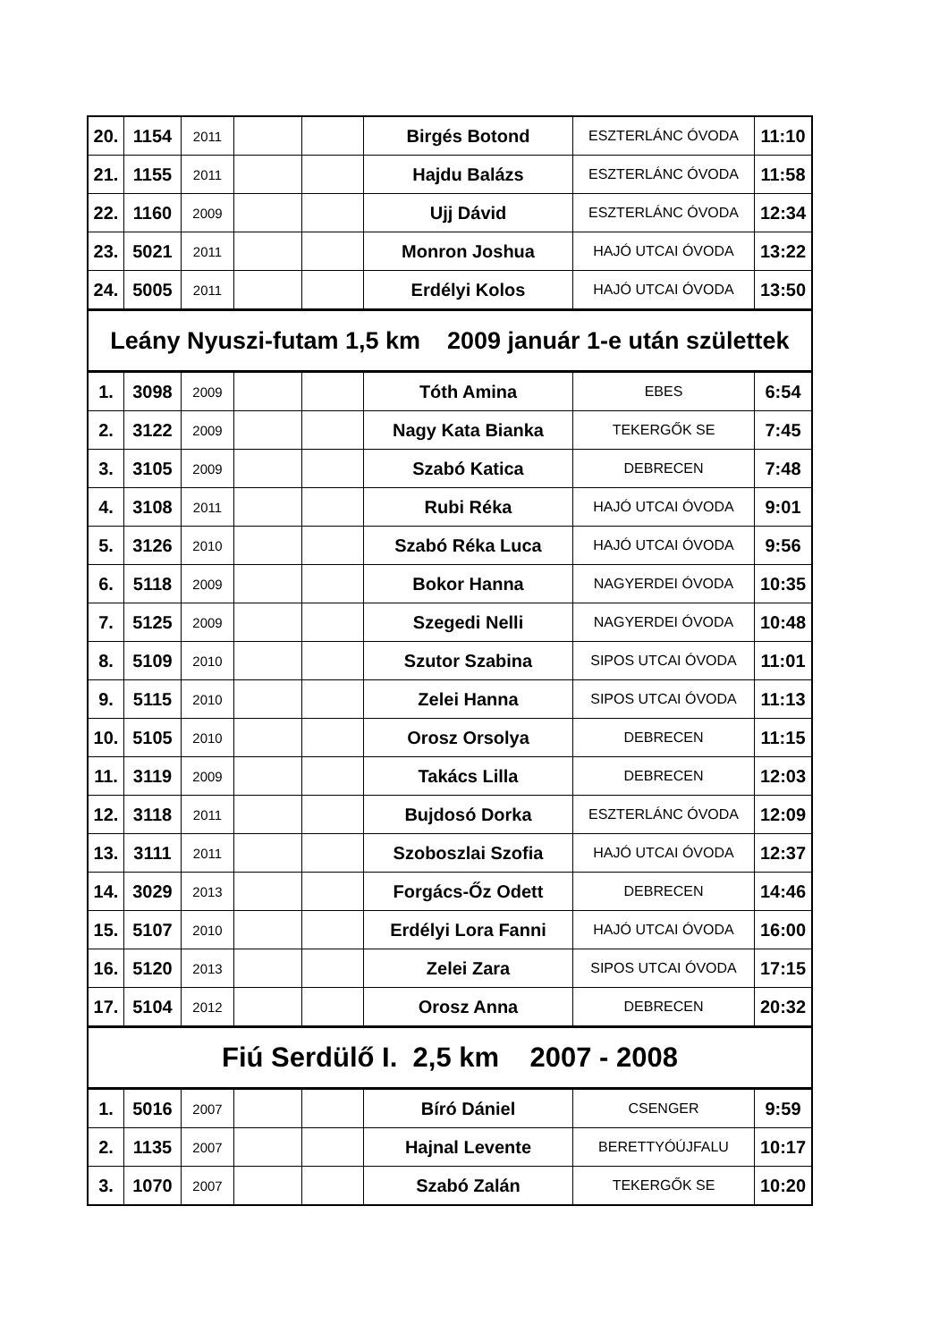| 20. | 1154 | 2011 | | | Birgés Botond | ESZTERLÁNC ÓVODA | 11:10 |
| 21. | 1155 | 2011 | | | Hajdu Balázs | ESZTERLÁNC ÓVODA | 11:58 |
| 22. | 1160 | 2009 | | | Ujj Dávid | ESZTERLÁNC ÓVODA | 12:34 |
| 23. | 5021 | 2011 | | | Monron Joshua | HAJÓ UTCAI ÓVODA | 13:22 |
| 24. | 5005 | 2011 | | | Erdélyi Kolos | HAJÓ UTCAI ÓVODA | 13:50 |
| Leány Nyuszi-futam 1,5 km 2009 január 1-e után születtek | | | | | | | |
| 1. | 3098 | 2009 | | | Tóth Amina | EBES | 6:54 |
| 2. | 3122 | 2009 | | | Nagy Kata Bianka | TEKERGŐK SE | 7:45 |
| 3. | 3105 | 2009 | | | Szabó Katica | DEBRECEN | 7:48 |
| 4. | 3108 | 2011 | | | Rubi Réka | HAJÓ UTCAI ÓVODA | 9:01 |
| 5. | 3126 | 2010 | | | Szabó Réka Luca | HAJÓ UTCAI ÓVODA | 9:56 |
| 6. | 5118 | 2009 | | | Bokor Hanna | NAGYERDEI ÓVODA | 10:35 |
| 7. | 5125 | 2009 | | | Szegedi Nelli | NAGYERDEI ÓVODA | 10:48 |
| 8. | 5109 | 2010 | | | Szutor Szabina | SIPOS UTCAI ÓVODA | 11:01 |
| 9. | 5115 | 2010 | | | Zelei Hanna | SIPOS UTCAI ÓVODA | 11:13 |
| 10. | 5105 | 2010 | | | Orosz Orsolya | DEBRECEN | 11:15 |
| 11. | 3119 | 2009 | | | Takács Lilla | DEBRECEN | 12:03 |
| 12. | 3118 | 2011 | | | Bujdosó Dorka | ESZTERLÁNC ÓVODA | 12:09 |
| 13. | 3111 | 2011 | | | Szoboszlai Szofia | HAJÓ UTCAI ÓVODA | 12:37 |
| 14. | 3029 | 2013 | | | Forgács-Őz Odett | DEBRECEN | 14:46 |
| 15. | 5107 | 2010 | | | Erdélyi Lora Fanni | HAJÓ UTCAI ÓVODA | 16:00 |
| 16. | 5120 | 2013 | | | Zelei Zara | SIPOS UTCAI ÓVODA | 17:15 |
| 17. | 5104 | 2012 | | | Orosz Anna | DEBRECEN | 20:32 |
| Fiú Serdülő I. 2,5 km 2007 - 2008 | | | | | | | |
| 1. | 5016 | 2007 | | | Bíró Dániel | CSENGER | 9:59 |
| 2. | 1135 | 2007 | | | Hajnal Levente | BERETTYÓÚJFALU | 10:17 |
| 3. | 1070 | 2007 | | | Szabó Zalán | TEKERGŐK SE | 10:20 |